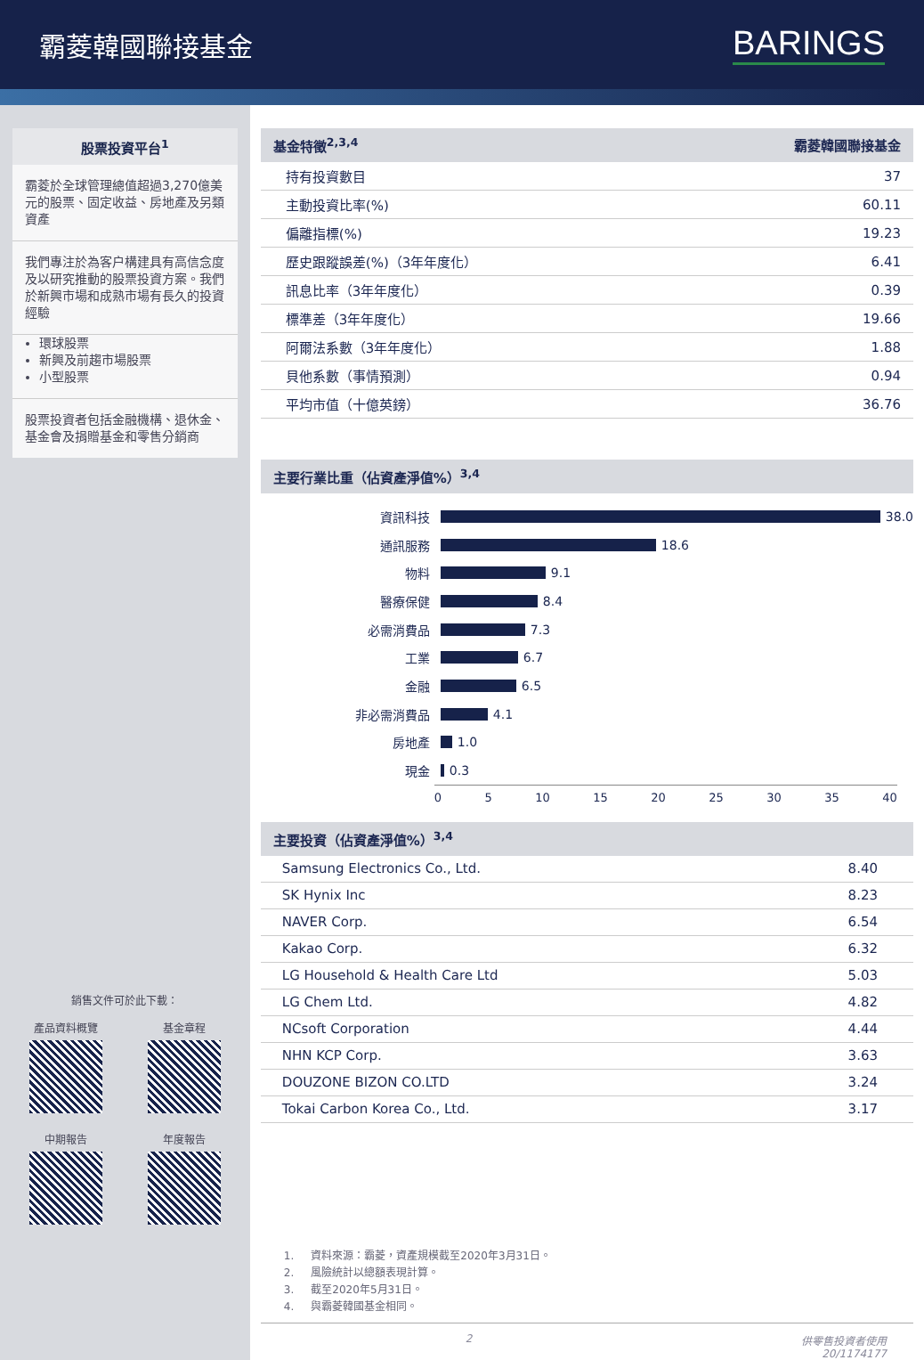霸菱韓國聯接基金
BARINGS
股票投資平台<sup>1</sup>
霸菱於全球管理總值超過3,270億美元的股票、固定收益、房地產及另類資產
我們專注於為客户構建具有高信念度及以研究推動的股票投資方案。我們於新興市場和成熟市場有長久的投資經驗
環球股票
新興及前趨市場股票
小型股票
股票投資者包括金融機構、退休金、基金會及捐贈基金和零售分銷商
銷售文件可於此下載：
產品資料概覽
基金章程
中期報告
年度報告
基金特徵<sup>2,3,4</sup> 霸菱韓國聯接基金
| 持有投資數目 | 37 |
| 主動投資比率(%) | 60.11 |
| 偏離指標(%) | 19.23 |
| 歷史跟蹤誤差(%)（3年年度化） | 6.41 |
| 訊息比率（3年年度化） | 0.39 |
| 標準差（3年年度化） | 19.66 |
| 阿爾法系數（3年年度化） | 1.88 |
| 貝他系數（事情預測） | 0.94 |
| 平均市值（十億英鎊） | 36.76 |
主要行業比重（佔資產淨值%）<sup>3,4</sup>
資訊科技 38.0
通訊服務 18.6
物料 9.1
醫療保健 8.4
必需消費品 7.3
工業 6.7
金融 6.5
非必需消費品 4.1
房地產 1.0
現金 0.3
0 5 10 15 20 25 30 35 40
主要投資（佔資產淨值%）<sup>3,4</sup>
| Samsung Electronics Co., Ltd. | 8.40 |
| SK Hynix Inc | 8.23 |
| NAVER Corp. | 6.54 |
| Kakao Corp. | 6.32 |
| LG Household & Health Care Ltd | 5.03 |
| LG Chem Ltd. | 4.82 |
| NCsoft Corporation | 4.44 |
| NHN KCP Corp. | 3.63 |
| DOUZONE BIZON CO.LTD | 3.24 |
| Tokai Carbon Korea Co., Ltd. | 3.17 |
1. 資料來源：霸菱，資產規模截至2020年3月31日。
2. 風險統計以總額表現計算。
3. 截至2020年5月31日。
4. 與霸菱韓國基金相同。
2 供零售投資者使用
20/1174177